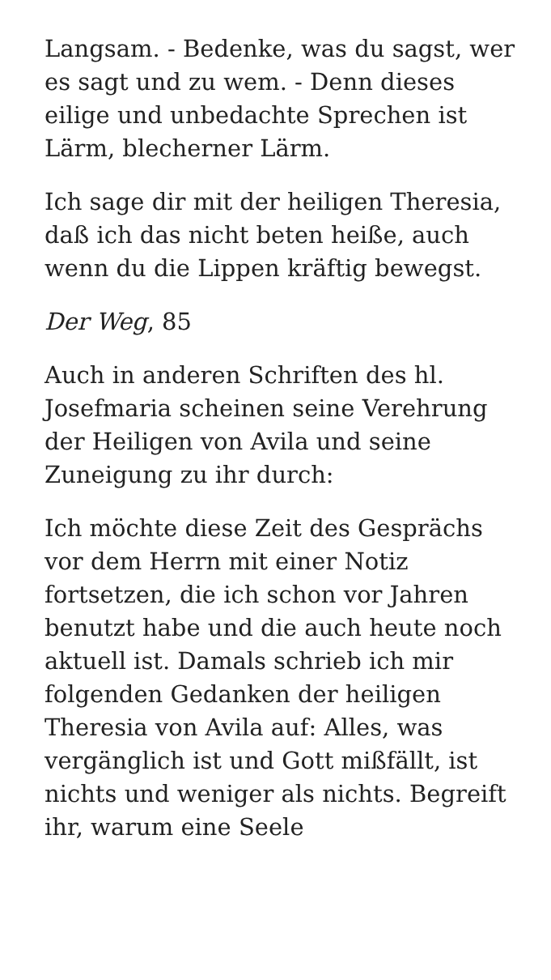Langsam. - Bedenke, was du sagst, wer es sagt und zu wem. - Denn dieses eilige und unbedachte Sprechen ist Lärm, blecherner Lärm.
Ich sage dir mit der heiligen Theresia, daß ich das nicht beten heiße, auch wenn du die Lippen kräftig bewegst.
Der Weg, 85
Auch in anderen Schriften des hl. Josefmaria scheinen seine Verehrung der Heiligen von Avila und seine Zuneigung zu ihr durch:
Ich möchte diese Zeit des Gesprächs vor dem Herrn mit einer Notiz fortsetzen, die ich schon vor Jahren benutzt habe und die auch heute noch aktuell ist. Damals schrieb ich mir folgenden Gedanken der heiligen Theresia von Avila auf: Alles, was vergänglich ist und Gott mißfällt, ist nichts und weniger als nichts. Begreift ihr, warum eine Seele